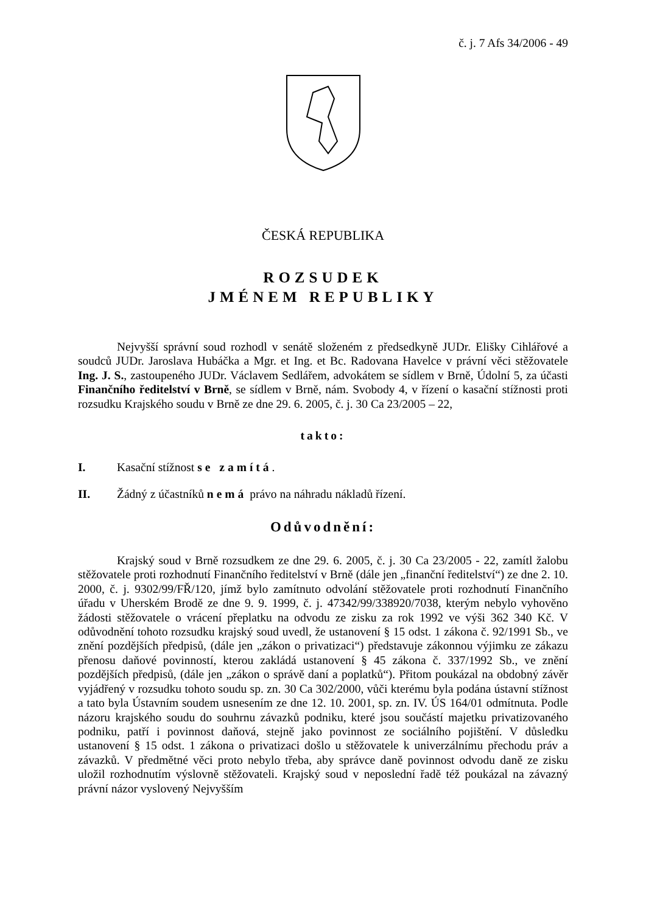č. j. 7 Afs 34/2006 - 49
ČESKÁ REPUBLIKA
ROZSUDEK
JMÉNEM REPUBLIKY
Nejvyšší správní soud rozhodl v senátě složeném z předsedkyně JUDr. Elišky Cihlářové a soudců JUDr. Jaroslava Hubáčka a Mgr. et Ing. et Bc. Radovana Havelce v právní věci stěžovatele Ing. J. S., zastoupeného JUDr. Václavem Sedlářem, advokátem se sídlem v Brně, Údolní 5, za účasti Finančního ředitelství v Brně, se sídlem v Brně, nám. Svobody 4, v řízení o kasační stížnosti proti rozsudku Krajského soudu v Brně ze dne 29. 6. 2005, č. j. 30 Ca 23/2005 – 22,
takto:
I. Kasační stížnost se zamítá.
II. Žádný z účastníků nemá právo na náhradu nákladů řízení.
Odůvodnění:
Krajský soud v Brně rozsudkem ze dne 29. 6. 2005, č. j. 30 Ca 23/2005 - 22, zamítl žalobu stěžovatele proti rozhodnutí Finančního ředitelství v Brně (dále jen „finanční ředitelství“) ze dne 2. 10. 2000, č. j. 9302/99/FŘ/120, jímž bylo zamítnuto odvolání stěžovatele proti rozhodnutí Finančního úřadu v Uherském Brodě ze dne 9. 9. 1999, č. j. 47342/99/338920/7038, kterým nebylo vyhověno žádosti stěžovatele o vrácení přeplatku na odvodu ze zisku za rok 1992 ve výši 362 340 Kč. V odůvodnění tohoto rozsudku krajský soud uvedl, že ustanovení § 15 odst. 1 zákona č. 92/1991 Sb., ve znění pozdějších předpisů, (dále jen „zákon o privatizaci“) představuje zákonnou výjimku ze zákazu přenosu daňové povinností, kterou zakládá ustanovení § 45 zákona č. 337/1992 Sb., ve znění pozdějších předpisů, (dále jen „zákon o správě daní a poplatků“). Přitom poukázal na obdobný závěr vyjádřený v rozsudku tohoto soudu sp. zn. 30 Ca 302/2000, vůči kterému byla podána ústavní stížnost a tato byla Ústavním soudem usnesením ze dne 12. 10. 2001, sp. zn. IV. ÚS 164/01 odmítnuta. Podle názoru krajského soudu do souhrnu závazků podniku, které jsou součástí majetku privatizovaného podniku, patří i povinnost daňová, stejně jako povinnost ze sociálního pojištění. V důsledku ustanovení § 15 odst. 1 zákona o privatizaci došlo u stěžovatele k univerzálnímu přechodu práv a závazků. V předmětné věci proto nebylo třeba, aby správce daně povinnost odvodu daně ze zisku uložil rozhodnutím výslovně stěžovateli. Krajský soud v neposlední řadě též poukázal na závazný právní názor vyslovený Nejvyšším